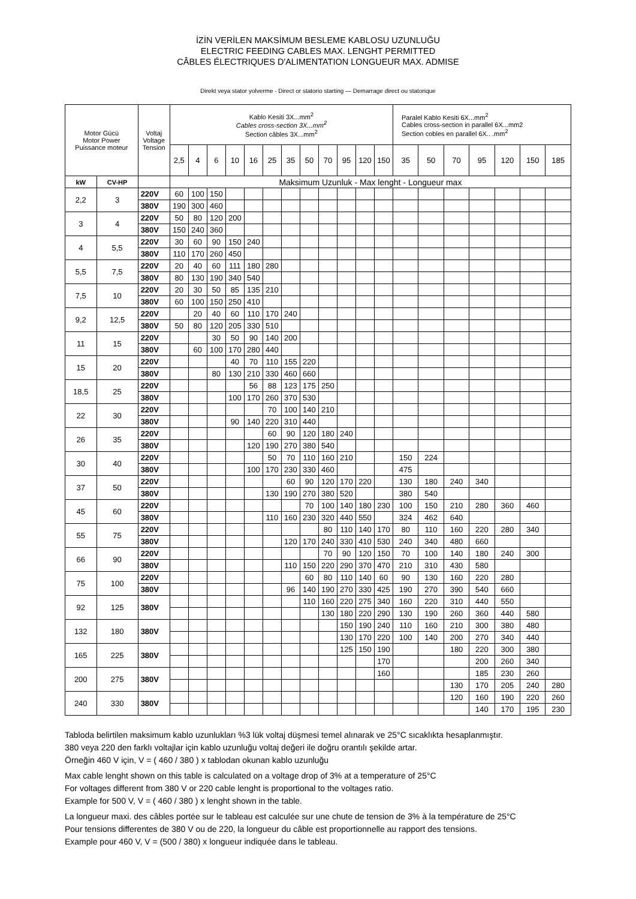İZİN VERİLEN MAKSİMUM BESLEME KABLOSU UZUNLUĞU
ELECTRIC FEEDING CABLES MAX. LENGHT PERMITTED
CÂBLES ÉLECTRIQUES D'ALIMENTATION LONGUEUR MAX. ADMISE
Direkt veya stator yolverme - Direct or statorio starting — Demarrage direct ou statorique
| Motor Gücü Motor Power Puissance moteur | | Voltaj Voltage Tension | Kablo Kesiti 3X...mm<sup>2</sup> Cables cross-section 3X...mm<sup>2</sup> Section câbles 3X...mm<sup>2</sup> | | | | | | | | | | | | Paralel Kablo Kesiti 6X...mm<sup>2</sup> Cables cross-section in parallel 6X...mm2 Section cobles en parallel 6X.. .mm<sup>2</sup> | | | | | | |
| --- | --- | --- | --- | --- | --- | --- | --- | --- | --- | --- | --- | --- | --- | --- | --- | --- | --- | --- | --- | --- | --- |
| | | | 2,5 | 4 | 6 | 10 | 16 | 25 | 35 | 50 | 70 | 95 | 120 | 150 | 35 | 50 | 70 | 95 | 120 | 150 | 185 |
| kW | CV-HP | | Maksimum Uzunluk - Max lenght - Longueur max | | | | | | | | | | | | | | | | | | |
| 2,2 | 3 | 220V | 60 | 100 | 150 | | | | | | | | | | | | | | | | |
| | | 380V | 190 | 300 | 460 | | | | | | | | | | | | | | | | |
| 3 | 4 | 220V | 50 | 80 | 120 | 200 | | | | | | | | | | | | | | | |
| | | 380V | 150 | 240 | 360 | | | | | | | | | | | | | | | | |
| 4 | 5,5 | 220V | 30 | 60 | 90 | 150 | 240 | | | | | | | | | | | | | | |
| | | 380V | 110 | 170 | 260 | 450 | | | | | | | | | | | | | | | |
| 5,5 | 7,5 | 220V | 20 | 40 | 60 | 111 | 180 | 280 | | | | | | | | | | | | | |
| | | 380V | 80 | 130 | 190 | 340 | 540 | | | | | | | | | | | | | | |
| 7,5 | 10 | 220V | 20 | 30 | 50 | 85 | 135 | 210 | | | | | | | | | | | | | |
| | | 380V | 60 | 100 | 150 | 250 | 410 | | | | | | | | | | | | | | |
| 9,2 | 12,5 | 220V | | 20 | 40 | 60 | 110 | 170 | 240 | | | | | | | | | | | | |
| | | 380V | 50 | 80 | 120 | 205 | 330 | 510 | | | | | | | | | | | | | |
| 11 | 15 | 220V | | | 30 | 50 | 90 | 140 | 200 | | | | | | | | | | | | |
| | | 380V | | 60 | 100 | 170 | 280 | 440 | | | | | | | | | | | | | |
| 15 | 20 | 220V | | | | 40 | 70 | 110 | 155 | 220 | | | | | | | | | | | |
| | | 380V | | | 80 | 130 | 210 | 330 | 460 | 660 | | | | | | | | | | | |
| 18,5 | 25 | 220V | | | | | 56 | 88 | 123 | 175 | 250 | | | | | | | | | | |
| | | 380V | | | | 100 | 170 | 260 | 370 | 530 | | | | | | | | | | | |
| 22 | 30 | 220V | | | | | | 70 | 100 | 140 | 210 | | | | | | | | | | |
| | | 380V | | | | 90 | 140 | 220 | 310 | 440 | | | | | | | | | | | |
| 26 | 35 | 220V | | | | | | 60 | 90 | 120 | 180 | 240 | | | | | | | | | |
| | | 380V | | | | | 120 | 190 | 270 | 380 | 540 | | | | | | | | | | |
| 30 | 40 | 220V | | | | | | 50 | 70 | 110 | 160 | 210 | | | 150 | 224 | | | | | |
| | | 380V | | | | | 100 | 170 | 230 | 330 | 460 | | | | 475 | | | | | | |
| 37 | 50 | 220V | | | | | | | 60 | 90 | 120 | 170 | 220 | | 130 | 180 | 240 | 340 | | | |
| | | 380V | | | | | | 130 | 190 | 270 | 380 | 520 | | | 380 | 540 | | | | | |
| 45 | 60 | 220V | | | | | | | | 70 | 100 | 140 | 180 | 230 | 100 | 150 | 210 | 280 | 360 | 460 | |
| | | 380V | | | | | | 110 | 160 | 230 | 320 | 440 | 550 | | 324 | 462 | 640 | | | | |
| 55 | 75 | 220V | | | | | | | | | 80 | 110 | 140 | 170 | 80 | 110 | 160 | 220 | 280 | 340 | |
| | | 380V | | | | | | | 120 | 170 | 240 | 330 | 410 | 530 | 240 | 340 | 480 | 660 | | | |
| 66 | 90 | 220V | | | | | | | | | 70 | 90 | 120 | 150 | 70 | 100 | 140 | 180 | 240 | 300 | |
| | | 380V | | | | | | | 110 | 150 | 220 | 290 | 370 | 470 | 210 | 310 | 430 | 580 | | | |
| 75 | 100 | 220V | | | | | | | | 60 | 80 | 110 | 140 | 60 | 90 | 130 | 160 | 220 | 280 | | |
| | | 380V | | | | | | | 96 | 140 | 190 | 270 | 330 | 425 | 190 | 270 | 390 | 540 | 660 | | |
| 92 | 125 | 380V | | | | | | | | 110 | 160 | 220 | 275 | 340 | 160 | 220 | 310 | 440 | 550 | | |
| | | | | | | | | | | | 130 | 180 | 220 | 290 | 130 | 190 | 260 | 360 | 440 | 580 | |
| 132 | 180 | 380V | | | | | | | | | | 150 | 190 | 240 | 110 | 160 | 210 | 300 | 380 | 480 | |
| | | | | | | | | | | | | 130 | 170 | 220 | 100 | 140 | 200 | 270 | 340 | 440 | |
| 165 | 225 | 380V | | | | | | | | | | 125 | 150 | 190 | | | 180 | 220 | 300 | 380 | |
| | | | | | | | | | | | | | | 170 | | | | 200 | 260 | 340 | |
| 200 | 275 | 380V | | | | | | | | | | | | 160 | | | | 185 | 230 | 260 | |
| | | | | | | | | | | | | | | | | | 130 | 170 | 205 | 240 | 280 |
| 240 | 330 | 380V | | | | | | | | | | | | | | | 120 | 160 | 190 | 220 | 260 |
| | | | | | | | | | | | | | | | | | | 140 | 170 | 195 | 230 |
Tabloda belirtilen maksimum kablo uzunlukları %3 lük voltaj düşmesi temel alınarak ve 25°C sıcaklıkta hesaplanmıştır.
380 veya 220 den farklı voltajlar için kablo uzunluğu voltaj değeri ile doğru orantılı şekilde artar.
Örneğin 460 V için, V = ( 460 / 380 ) x tablodan okunan kablo uzunluğu
Max cable lenght shown on this table is calculated on a voltage drop of 3% at a temperature of 25°C
For voltages different from 380 V or 220 cable lenght is proportional to the voltages ratio.
Example for 500 V, V = ( 460 / 380 ) x lenght shown in the table.
La longueur maxi. des câbles portée sur le tableau est calculée sur une chute de tension de 3% à la température de 25°C
Pour tensions differentes de 380 V ou de 220, la longueur du câble est proportionnelle au rapport des tensions.
Example pour 460 V, V = (500 / 380) x longueur indiquée dans le tableau.